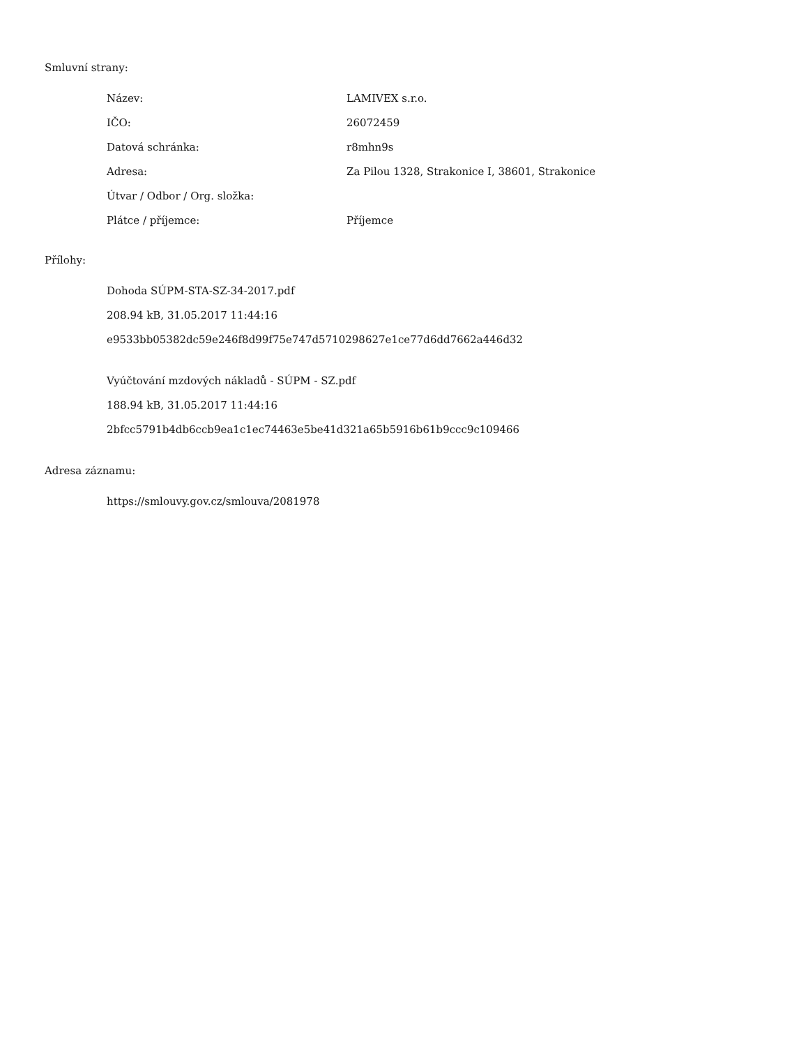Smluvní strany:
| Název: | LAMIVEX s.r.o. |
| IČO: | 26072459 |
| Datová schránka: | r8mhn9s |
| Adresa: | Za Pilou 1328, Strakonice I, 38601, Strakonice |
| Útvar / Odbor / Org. složka: | |
| Plátce / příjemce: | Příjemce |
Přílohy:
Dohoda SÚPM-STA-SZ-34-2017.pdf
208.94 kB, 31.05.2017 11:44:16
e9533bb05382dc59e246f8d99f75e747d5710298627e1ce77d6dd7662a446d32
Vyúčtování mzdových nákladů - SÚPM - SZ.pdf
188.94 kB, 31.05.2017 11:44:16
2bfcc5791b4db6ccb9ea1c1ec74463e5be41d321a65b5916b61b9ccc9c109466
Adresa záznamu:
https://smlouvy.gov.cz/smlouva/2081978